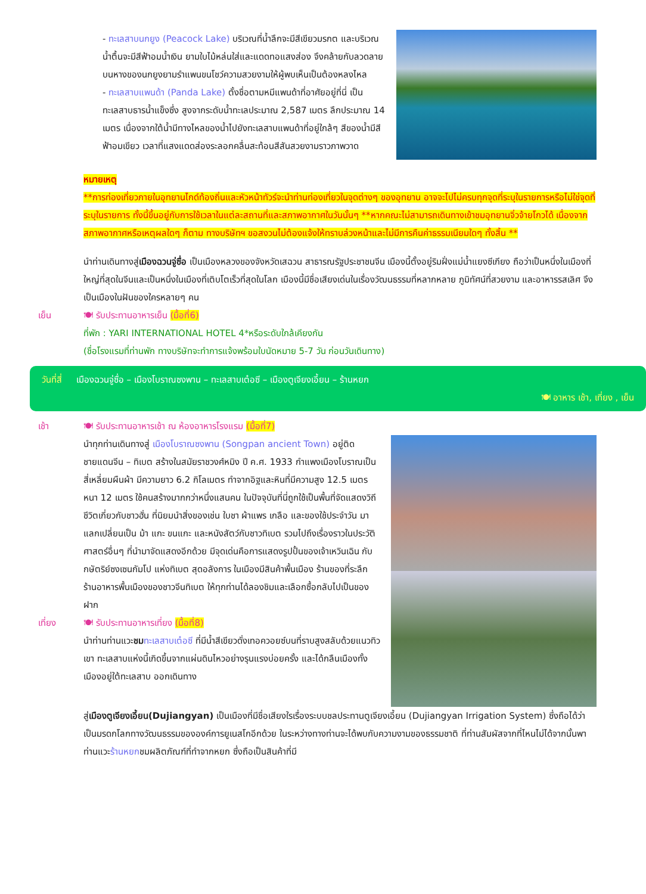- ทะเลสาบนกยูง (Peacock Lake) บริเวณที่น้ำลึกจะมีสีเขียวมรกต และบริเวณน้ำตื้นจะมีสีฟ้าอมน้ำเงิน ยามใบไม้หล่นใส่และแดดทอแสงส่อง จึงคล้ายกับลวดลายบนหางของนกยูงยามรำแพนขนโชว์ความสวยงามให้ผู้พบเห็นเป็นต้องหลงไหล
- ทะเลสาบแพนด้า (Panda Lake) ตั้งชื่อตามหมีแพนด้าที่อาศัยอยู่ที่นี่ เป็นทะเลสาบธารน้ำแข็งซึ่ง สูงจากระดับน้ำทะเลประมาณ 2,587 เมตร ลึกประมาณ 14 เมตร เนื่องจากใต้น้ำมีทางไหลของน้ำไปยังทะเลสาบแพนด้าที่อยู่ใกล้ๆ สีของน้ำมีสีฟ้าอมเขียว เวลาที่แสงแดดส่องระลอกคลื่นสะท้อนสีสันสวยงามราวภาพวาด
หมายเหตุ
**การท่องเที่ยวภายในอุทยานไกด์ท้องถิ่นและหัวหน้าทัวร์จะนำท่านท่องเที่ยวในจุดต่างๆ ของอุทยาน อาจจะไปไม่ครบทุกจุดที่ระบุในรายการหรือไม่ใช่จุดที่ระบุในรายการ ทั้งนี้ขึ้นอยู่กับการใช้เวลาในแต่ละสถานที่และสภาพอากาศในวันนั้นๆ **หากคณะไม่สามารถเดินทางเข้าชมอุทยานจิ่วจ้ายโกวได้ เนื่องจากสภาพอากาศหรือเหตุผลใดๆ ก็ตาม ทางบริษัทฯ ขอสงวนไม่ต้องแจ้งให้ทราบล่วงหน้าและไม่มีการคืนค่าธรรมเนียมใดๆ ทั้งสิ้น **
นำท่านเดินทางสู่เมืองฉวนจู่ซื่อ เป็นเมืองหลวงของจังหวัดเสฉวน สาธารณรัฐประชาชนจีน เมืองนี้ตั้งอยู่ริมฝั่งแม่น้ำแยงซีเกียง ถือว่าเป็นหนึ่งในเมืองที่ใหญ่ที่สุดในจีนและเป็นหนึ่งในเมืองที่เติบโตเร็วที่สุดในโลก เมืองนี้มีชื่อเสียงเด่นในเรื่องวัฒนธรรมที่หลากหลาย ภูมิทัศน์ที่สวยงาม และอาหารรสเลิศ จึงเป็นเมืองในฝันของใครหลายๆ คน
เย็น 🍽 รับประทานอาหารเย็น (มื้อที่6)
ที่พัก : YARI INTERNATIONAL HOTEL 4*หรือระดับใกล้เคียงกัน
(ชื่อโรงแรมที่ท่านพัก ทางบริษัทจะทำการแจ้งพร้อมใบนัดหมาย 5-7 วัน ก่อนวันเดินทาง)
วันที่สี่ เมืองฉวนจู่ซื่อ – เมืองโบราณซงพาน – ทะเลสาบเต๋อซี – เมืองตูเจียงเอี้ยน – ร้านหยก
🍽 อาหาร เช้า, เที่ยง , เย็น
เช้า 🍽 รับประทานอาหารเช้า ณ ห้องอาหารโรงแรม (มื้อที่7)
นำทุกท่านเดินทางสู่ เมืองโบราณซงพาน (Songpan ancient Town) อยู่ติดชายแดนจีน – ทิเบต สร้างในสมัยราชวงศ์หมิง ปี ค.ศ. 1933 กำแพงเมืองโบราณเป็นสี่เหลี่ยมผืนผ้า มีความยาว 6.2 กิโลเมตร ทำจากอิฐและหินที่มีความสูง 12.5 เมตร หนา 12 เมตร ใช้คนสร้างมากกว่าหนึ่งแสนคน ในปัจจุบันที่นี่ถูกใช้เป็นพื้นที่จัดแสดงวิถีชีวิตเกี่ยวกับชาวฮั่น ที่นิยมนำสิ่งของเช่น ใบชา ผ้าแพร เกลือ และของใช้ประจำวัน มาแลกเปลี่ยนเป็น ม้า แกะ ขนแกะ และหนังสัตว์กับชาวทิเบต รวมไปถึงเรื่องราวในประวัติศาสตร์อื่นๆ ที่นำมาจัดแสดงอีกด้วย มีจุดเด่นคือการแสดงรูปปั้นของเจ้าเหวินเฉิน กับกษัตริย์ซงเซนกัมโป แห่งทิเบต สุดอลังการ ในเมืองมีสินค้าพื้นเมือง ร้านของที่ระลึก ร้านอาหารพื้นเมืองของชาวจีนทิเบต ให้ทุกท่านได้ลองชิมและเลือกซื้อกลับไปเป็นของฝาก
เที่ยง 🍽 รับประทานอาหารเที่ยง (มื้อที่8)
นำท่านท่านแวะชม ทะเลสาบเต๋อซี ที่มีน้ำสีเขียวดั่งเทอควอยซ์บนที่ราบสูงสลับด้วยแนวทิวเขา ทะเลสาบแห่งนี้เกิดขึ้นจากแผ่นดินไหวอย่างรุนแรงบ่อยครั้ง และได้กลืนเมืองทั้งเมืองอยู่ใต้ทะเลสาบ ออกเดินทาง
สู่เมืองตูเจียงเอี้ยน(Dujiangyan) เป็นเมืองที่มีชื่อเสียงใรเรื่องระบบชลประทานตูเจียงเอี้ยน (Dujiangyan Irrigation System) ซึ่งถือได้ว่าเป็นมรดกโลกทางวัฒนธรรมขององค์การยูเนสโกอีกด้วย ในระหว่างทางท่านจะได้พบกับความงามของธรรมชาติ ที่ท่านสัมผัสจากที่ไหนไม่ได้จากนั้นพาท่านแวะร้านหยกชมผลิตภัณฑ์ที่ทำจากหยก ซึ่งถือเป็นสินค้าที่มี